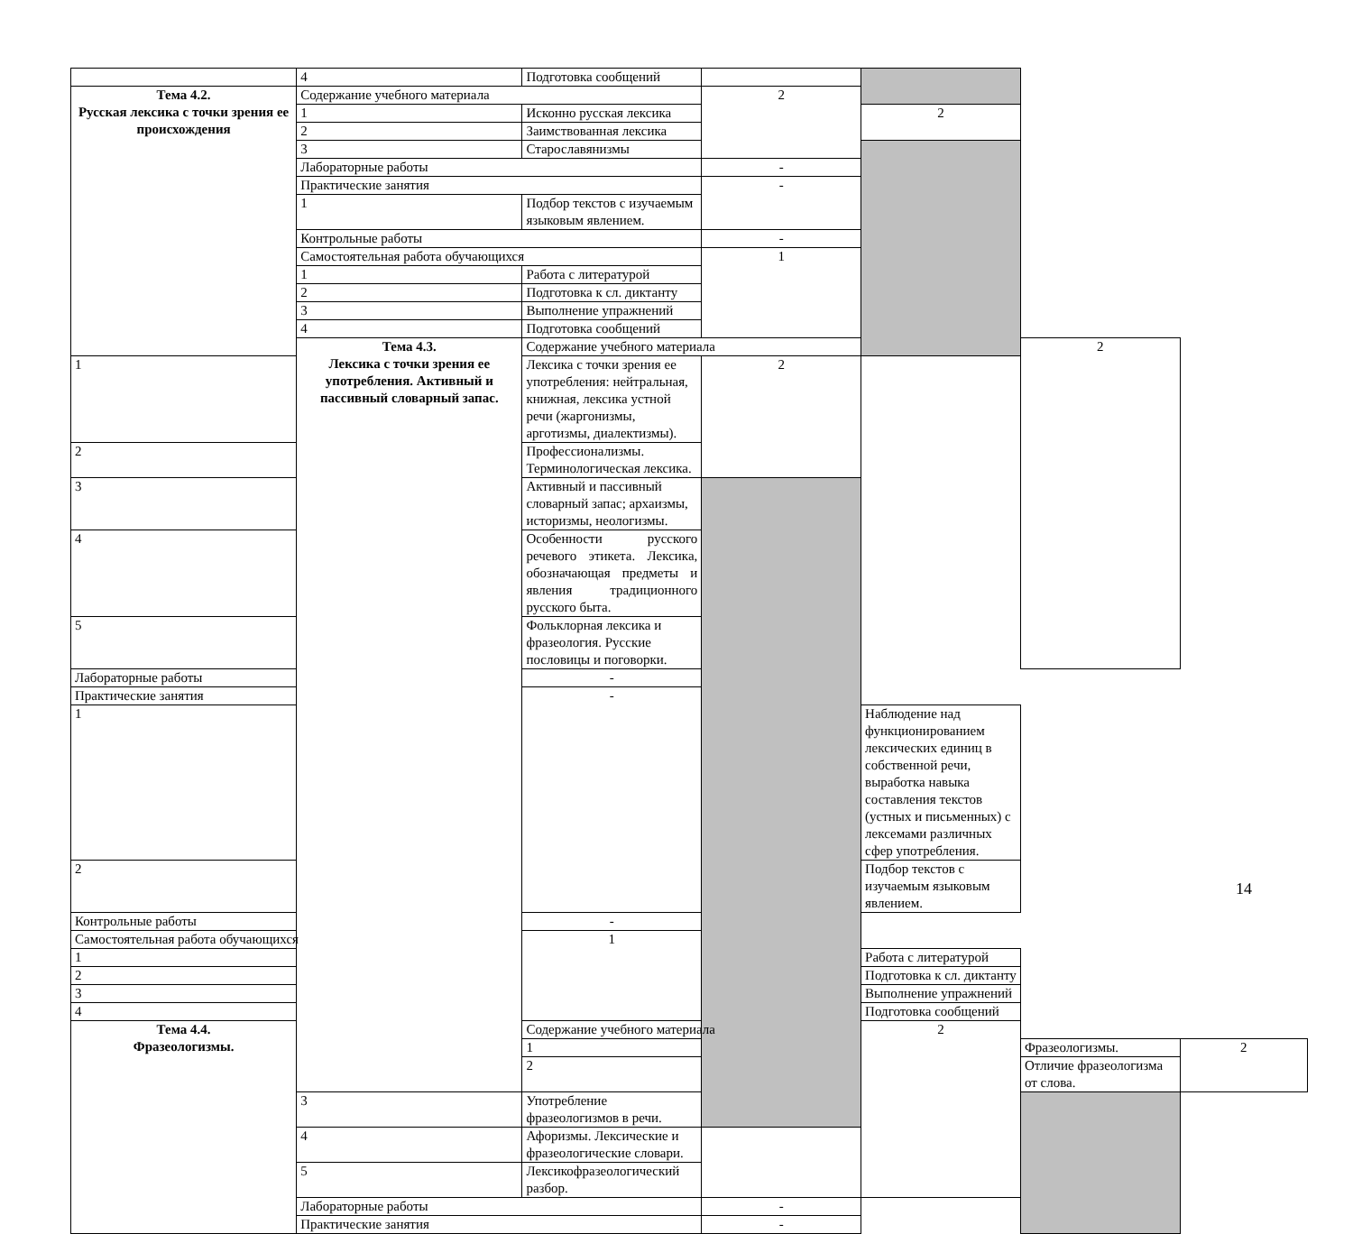| | 4 | Подготовка сообщений | | | | |
| Тема 4.2. Русская лексика с точки зрения ее происхождения | Содержание учебного материала | | 2 | | | |
| | 1 | Исконно русская лексика | | 2 | | |
| | 2 | Заимствованная лексика | | | | |
| | 3 | Старославянизмы | | | | |
| | Лабораторные работы | | - | | | |
| | Практические занятия | | - | | | |
| | 1 | Подбор текстов с изучаемым языковым явлением. | | | | |
| | Контрольные работы | | - | | | |
| | Самостоятельная работа обучающихся | | 1 | | | |
| | 1 | Работа с литературой | | | | |
| | 2 | Подготовка к сл. диктанту | | | | |
| | 3 | Выполнение упражнений | | | | |
| | 4 | Подготовка сообщений | | | | |
| | Тема 4.3. Лексика с точки зрения ее употребления. Активный и пассивный словарный запас. | Содержание учебного материала | | | 2 | |
| 1 | | Лексика с точки зрения ее употребления: нейтральная, книжная, лексика устной речи (жаргонизмы, арготизмы, диалектизмы). | 2 | | | |
| 2 | | Профессионализмы. Терминологическая лексика. | | | | |
| 3 | | Активный и пассивный словарный запас; архаизмы, историзмы, неологизмы. | | | | |
| 4 | | Особенности русского речевого этикета. Лексика, обозначающая предметы и явления традиционного русского быта. | | | | |
| 5 | | Фольклорная лексика и фразеология. Русские пословицы и поговорки. | | | | |
| Лабораторные работы | | - | | | | |
| Практические занятия | | - | | | | |
| 1 | | | | Наблюдение над функционированием лексических единиц в собственной речи, выработка навыка составления текстов (устных и письменных) с лексемами различных сфер употребления. | | |
| 2 | | | | Подбор текстов с изучаемым языковым явлением. | | |
| Контрольные работы | | - | | | | |
| Самостоятельная работа обучающихся | | 1 | | | | |
| 1 | | | | Работа с литературой | | |
| 2 | | | | Подготовка к сл. диктанту | | |
| 3 | | | | Выполнение упражнений | | |
| 4 | | | | Подготовка сообщений | | |
| Тема 4.4. Фразеологизмы. | | Содержание учебного материала | | 2 | | |
| | | 1 | | | Фразеологизмы. | 2 |
| | | 2 | | | Отличие фразеологизма от слова. | |
| | 3 | Употребление фразеологизмов в речи. | | | | |
| | 4 | Афоризмы. Лексические и фразеологические словари. | | | | |
| | 5 | Лексикофразеологический разбор. | | | | |
| | Лабораторные работы | | - | | | |
| | Практические занятия | | - | | | |
14